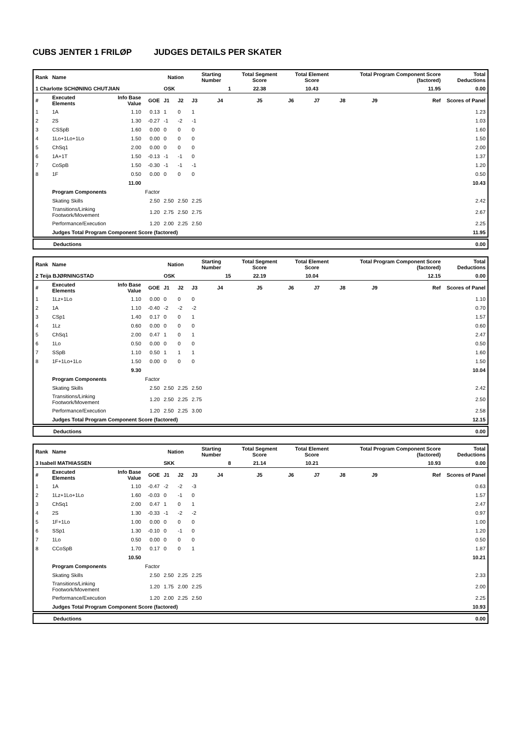CUBS JENTER 1 FRILØP JUDGES DETAILS PER SKATER
| Rank | Name | | | Nation | | Starting Number | | Total Segment Score | Total Element Score | | Total Program Component Score (factored) | | | Total Deductions |
| 1 Charlotte SCHØNING CHUTJIAN | | | | OSK | | 1 | | 22.38 | 10.43 | | 11.95 | | | 0.00 |
| # | Executed Elements | Info Base Value | GOE | J1 | J2 | J3 | J4 | J5 | J6 | J7 | J8 | J9 | Ref | Scores of Panel |
| 1 | 1A | 1.10 | 0.13 | 1 | 0 | 1 | | | | | | | | 1.23 |
| 2 | 2S | 1.30 | -0.27 | -1 | -2 | -1 | | | | | | | | 1.03 |
| 3 | CSSpB | 1.60 | 0.00 | 0 | 0 | 0 | | | | | | | | 1.60 |
| 4 | 1Lo+1Lo+1Lo | 1.50 | 0.00 | 0 | 0 | 0 | | | | | | | | 1.50 |
| 5 | ChSq1 | 2.00 | 0.00 | 0 | 0 | 0 | | | | | | | | 2.00 |
| 6 | 1A+1T | 1.50 | -0.13 | -1 | -1 | 0 | | | | | | | | 1.37 |
| 7 | CoSpB | 1.50 | -0.30 | -1 | -1 | -1 | | | | | | | | 1.20 |
| 8 | 1F | 0.50 | 0.00 | 0 | 0 | 0 | | | | | | | | 0.50 |
| | | 11.00 | | | | | | | | | | | | 10.43 |
| | Program Components | | Factor | | | | | | | | | | | |
| | Skating Skills | | 2.50 | 2.50 | 2.50 | 2.25 | | | | | | | | 2.42 |
| | Transitions/Linking Footwork/Movement | | 1.20 | 2.75 | 2.50 | 2.75 | | | | | | | | 2.67 |
| | Performance/Execution | | 1.20 | 2.00 | 2.25 | 2.50 | | | | | | | | 2.25 |
| | Judges Total Program Component Score (factored) | | | | | | | | | | | | | 11.95 |
| Deductions | 0.00 |
| Rank | Name | | | Nation | | Starting Number | | Total Segment Score | Total Element Score | | Total Program Component Score (factored) | | | Total Deductions |
| 2 Teija BJØRNINGSTAD | | | | OSK | | 15 | | 22.19 | 10.04 | | 12.15 | | | 0.00 |
| # | Executed Elements | Info Base Value | GOE | J1 | J2 | J3 | J4 | J5 | J6 | J7 | J8 | J9 | Ref | Scores of Panel |
| 1 | 1Lz+1Lo | 1.10 | 0.00 | 0 | 0 | 0 | | | | | | | | 1.10 |
| 2 | 1A | 1.10 | -0.40 | -2 | -2 | -2 | | | | | | | | 0.70 |
| 3 | CSp1 | 1.40 | 0.17 | 0 | 0 | 1 | | | | | | | | 1.57 |
| 4 | 1Lz | 0.60 | 0.00 | 0 | 0 | 0 | | | | | | | | 0.60 |
| 5 | ChSq1 | 2.00 | 0.47 | 1 | 0 | 1 | | | | | | | | 2.47 |
| 6 | 1Lo | 0.50 | 0.00 | 0 | 0 | 0 | | | | | | | | 0.50 |
| 7 | SSpB | 1.10 | 0.50 | 1 | 1 | 1 | | | | | | | | 1.60 |
| 8 | 1F+1Lo+1Lo | 1.50 | 0.00 | 0 | 0 | 0 | | | | | | | | 1.50 |
| | | 9.30 | | | | | | | | | | | | 10.04 |
| | Program Components | | Factor | | | | | | | | | | | |
| | Skating Skills | | 2.50 | 2.50 | 2.25 | 2.50 | | | | | | | | 2.42 |
| | Transitions/Linking Footwork/Movement | | 1.20 | 2.50 | 2.25 | 2.75 | | | | | | | | 2.50 |
| | Performance/Execution | | 1.20 | 2.50 | 2.25 | 3.00 | | | | | | | | 2.58 |
| | Judges Total Program Component Score (factored) | | | | | | | | | | | | | 12.15 |
| Deductions | 0.00 |
| Rank | Name | | | Nation | | Starting Number | | Total Segment Score | Total Element Score | | Total Program Component Score (factored) | | | Total Deductions |
| 3 Isabell MATHIASSEN | | | | SKK | | 8 | | 21.14 | 10.21 | | 10.93 | | | 0.00 |
| # | Executed Elements | Info Base Value | GOE | J1 | J2 | J3 | J4 | J5 | J6 | J7 | J8 | J9 | Ref | Scores of Panel |
| 1 | 1A | 1.10 | -0.47 | -2 | -2 | -3 | | | | | | | | 0.63 |
| 2 | 1Lz+1Lo+1Lo | 1.60 | -0.03 | 0 | -1 | 0 | | | | | | | | 1.57 |
| 3 | ChSq1 | 2.00 | 0.47 | 1 | 0 | 1 | | | | | | | | 2.47 |
| 4 | 2S | 1.30 | -0.33 | -1 | -2 | -2 | | | | | | | | 0.97 |
| 5 | 1F+1Lo | 1.00 | 0.00 | 0 | 0 | 0 | | | | | | | | 1.00 |
| 6 | SSp1 | 1.30 | -0.10 | 0 | -1 | 0 | | | | | | | | 1.20 |
| 7 | 1Lo | 0.50 | 0.00 | 0 | 0 | 0 | | | | | | | | 0.50 |
| 8 | CCoSpB | 1.70 | 0.17 | 0 | 0 | 1 | | | | | | | | 1.87 |
| | | 10.50 | | | | | | | | | | | | 10.21 |
| | Program Components | | Factor | | | | | | | | | | | |
| | Skating Skills | | 2.50 | 2.50 | 2.25 | 2.25 | | | | | | | | 2.33 |
| | Transitions/Linking Footwork/Movement | | 1.20 | 1.75 | 2.00 | 2.25 | | | | | | | | 2.00 |
| | Performance/Execution | | 1.20 | 2.00 | 2.25 | 2.50 | | | | | | | | 2.25 |
| | Judges Total Program Component Score (factored) | | | | | | | | | | | | | 10.93 |
| Deductions | 0.00 |